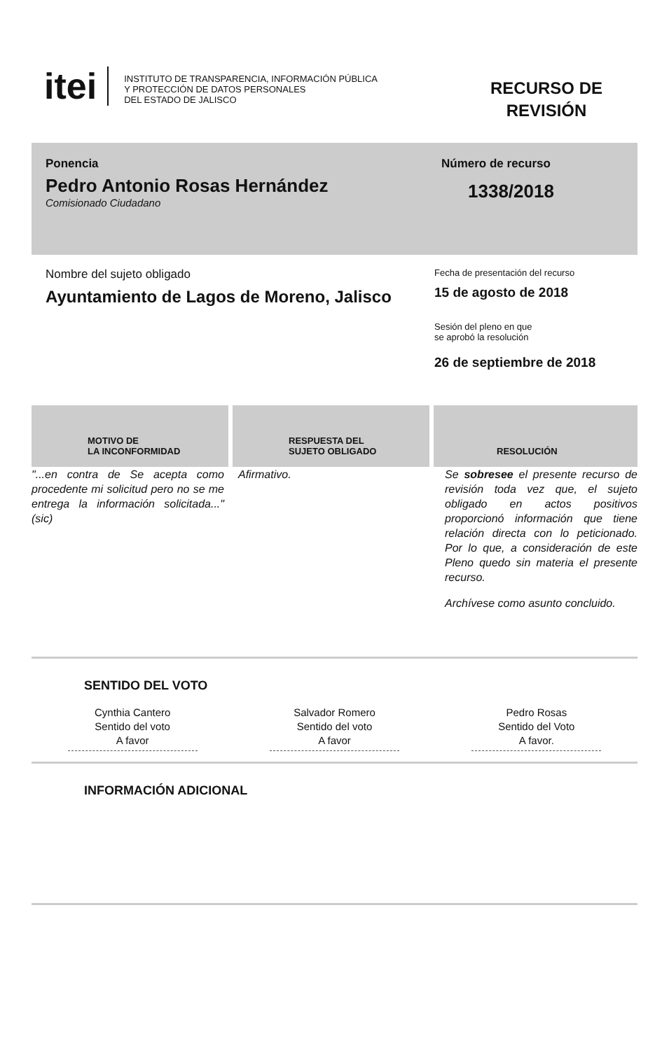itei
INSTITUTO DE TRANSPARENCIA, INFORMACIÓN PÚBLICA
Y PROTECCIÓN DE DATOS PERSONALES
DEL ESTADO DE JALISCO
RECURSO DE
REVISIÓN
Ponencia
Pedro Antonio Rosas Hernández
Comisionado Ciudadano
Número de recurso
1338/2018
Nombre del sujeto obligado
Ayuntamiento de Lagos de Moreno, Jalisco
Fecha de presentación del recurso
15 de agosto de 2018
Sesión del pleno en que
se aprobó la resolución
26 de septiembre de 2018
MOTIVO DE
LA INCONFORMIDAD
RESPUESTA DEL
SUJETO OBLIGADO
RESOLUCIÓN
"...en contra de Se acepta como procedente mi solicitud pero no se me entrega la información solicitada..."(sic)
Afirmativo. Se sobresee el presente recurso de revisión toda vez que, el sujeto obligado en actos positivos proporcionó información que tiene relación directa con lo peticionado. Por lo que, a consideración de este Pleno quedo sin materia el presente recurso.
Archívese como asunto concluido.
SENTIDO DEL VOTO
Cynthia Cantero
Sentido del voto
A favor
Salvador Romero
Sentido del voto
A favor
Pedro Rosas
Sentido del Voto
A favor.
INFORMACIÓN ADICIONAL